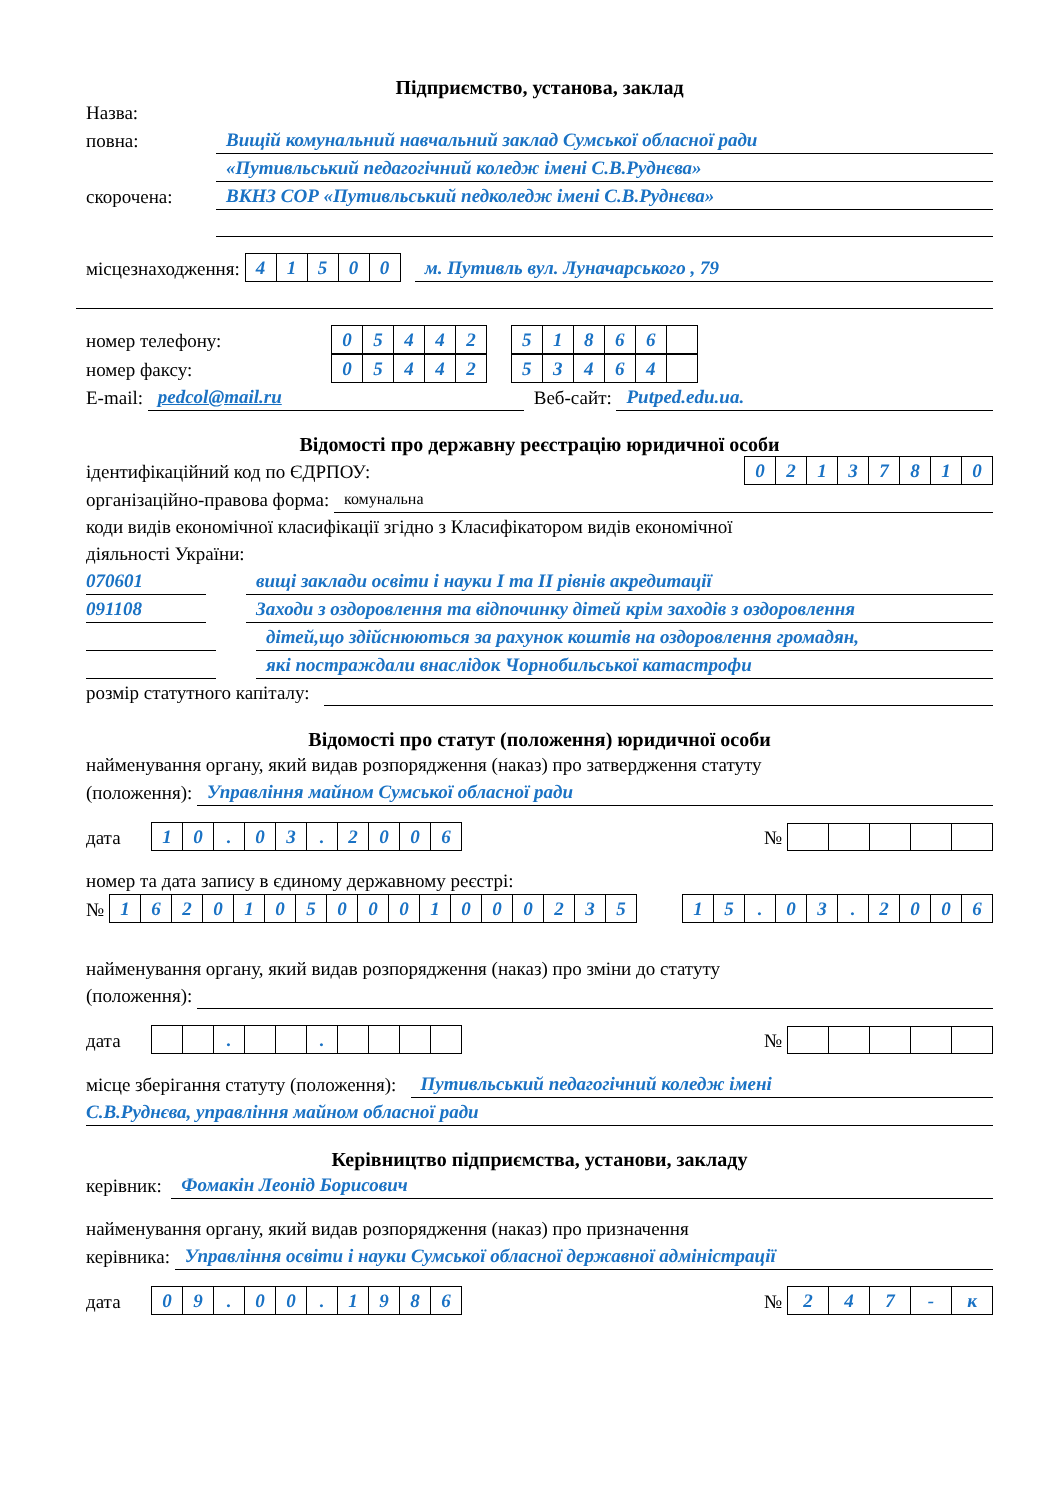Підприємство, установа, заклад
Назва:
повна: Вищій комунальний навчальний заклад Сумської обласної ради
«Путивльський педагогічний коледж імені С.В.Руднєва»
скорочена: ВКНЗ СОР «Путивльський педколедж імені С.В.Руднєва»
місцезнаходження:
| 4 | 1 | 5 | 0 | 0 |
м. Путивль вул. Луначарського , 79
номер телефону:
| 0 | 5 | 4 | 4 | 2 |
| 5 | 1 | 8 | 6 | 6 | |
номер факсу:
| 0 | 5 | 4 | 4 | 2 |
| 5 | 3 | 4 | 6 | 4 | |
E-mail: pedcol@mail.ru Веб-сайт: Putped.edu.ua.
Відомості про державну реєстрацію юридичної особи
ідентифікаційний код по ЄДРПОУ:
| 0 | 2 | 1 | 3 | 7 | 8 | 1 | 0 |
організаційно-правова форма: комунальна
коди видів економічної класифікації згідно з Класифікатором видів економічної
діяльності України:
070601 вищі заклади освіти і науки I та II рівнів акредитації
091108 Заходи з оздоровлення та відпочинку дітей крім заходів з оздоровлення
дітей,що здійснюються за рахунок коштів на оздоровлення громадян,
які постраждали внаслідок Чорнобильської катастрофи
розмір статутного капіталу:
Відомості про статут (положення) юридичної особи
найменування органу, який видав розпорядження (наказ) про затвердження статуту
(положення): Управління майном Сумської обласної ради
дата
| 1 | 0 | . | 0 | 3 | . | 2 | 0 | 0 | 6 |
№
номер та дата запису в єдиному державному реєстрі:
№
| 1 | 6 | 2 | 0 | 1 | 0 | 5 | 0 | 0 | 0 | 1 | 0 | 0 | 0 | 2 | 3 | 5 |
| 1 | 5 | . | 0 | 3 | . | 2 | 0 | 0 | 6 |
найменування органу, який видав розпорядження (наказ) про зміни до статуту
(положення):
дата
| | | . | | | . | | | | |
№
місце зберігання статуту (положення): Путивльський педагогічний коледж імені
С.В.Руднєва, управління майном обласної ради
Керівництво підприємства, установи, закладу
керівник: Фомакін Леонід Борисович
найменування органу, який видав розпорядження (наказ) про призначення
керівника: Управління освіти і науки Сумської обласної державної адміністрації
дата
| 0 | 9 | . | 0 | 0 | . | 1 | 9 | 8 | 6 |
№
| 2 | 4 | 7 | - | к |